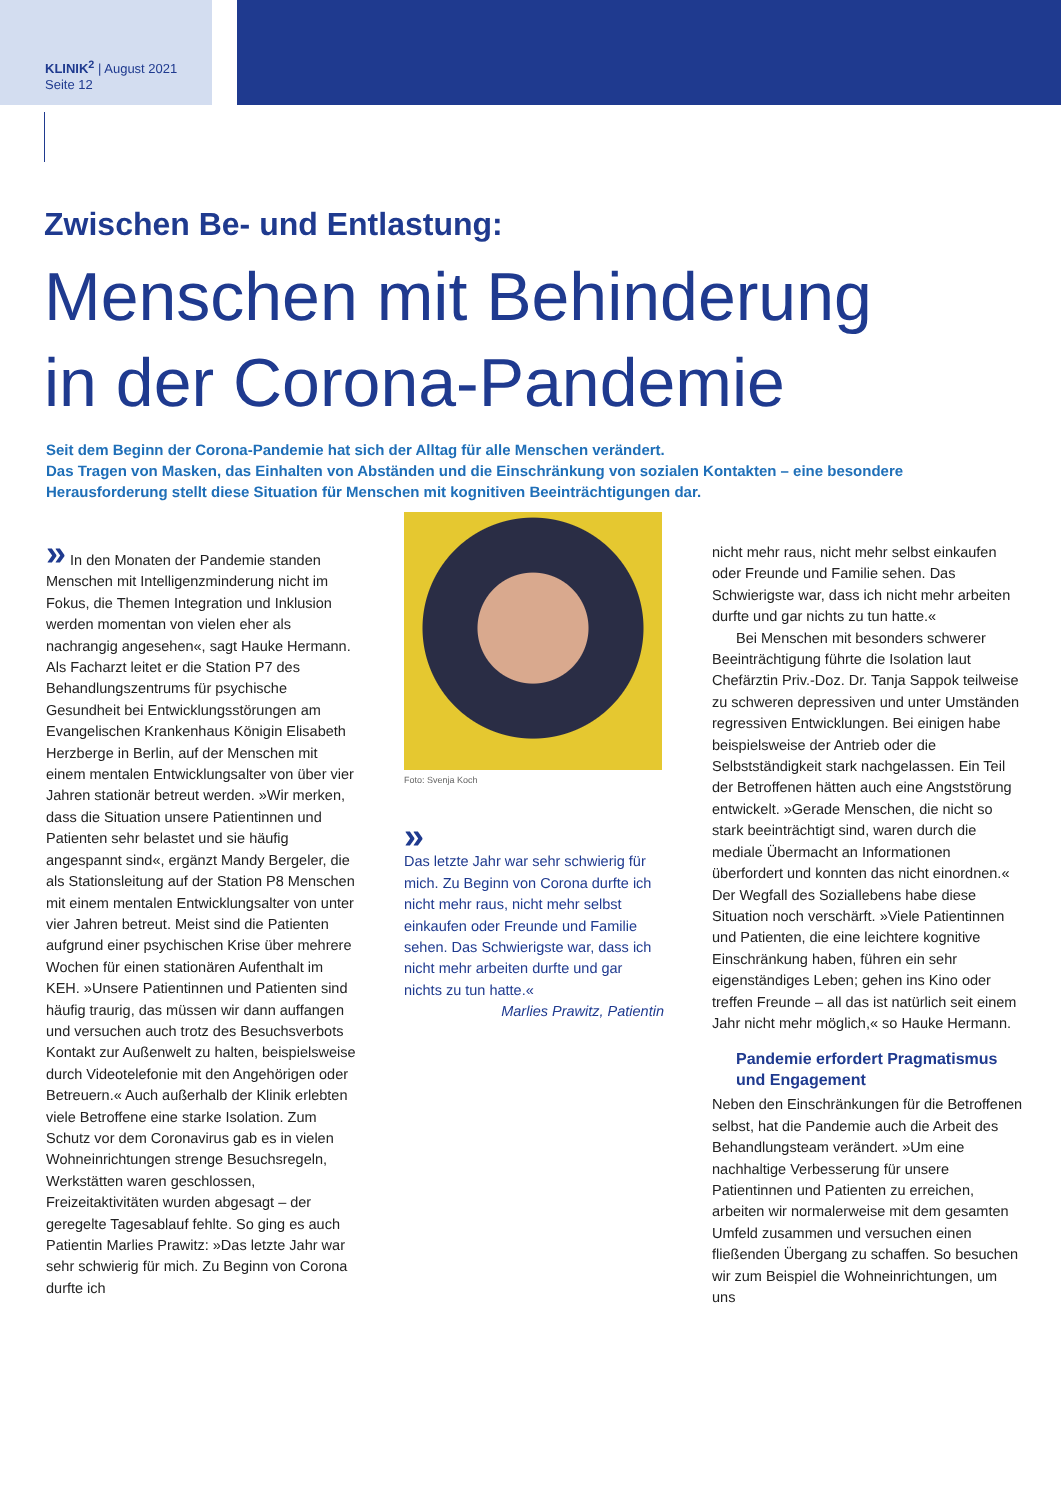KLINIK<sup>2</sup> | August 2021
Seite 12
Zwischen Be- und Entlastung:
Menschen mit Behinderung
in der Corona-Pandemie
Seit dem Beginn der Corona-Pandemie hat sich der Alltag für alle Menschen verändert.
Das Tragen von Masken, das Einhalten von Abständen und die Einschränkung von sozialen Kontakten – eine besondere Herausforderung stellt diese Situation für Menschen mit kognitiven Beeinträchtigungen dar.
» In den Monaten der Pandemie standen Menschen mit Intelligenzminderung nicht im Fokus, die Themen Integration und Inklusion werden momentan von vielen eher als nachrangig angesehen«, sagt Hauke Hermann. Als Facharzt leitet er die Station P7 des Behandlungszentrums für psychische Gesundheit bei Entwicklungsstörungen am Evangelischen Krankenhaus Königin Elisabeth Herzberge in Berlin, auf der Menschen mit einem mentalen Entwicklungsalter von über vier Jahren stationär betreut werden. »Wir merken, dass die Situation unsere Patientinnen und Patienten sehr belastet und sie häufig angespannt sind«, ergänzt Mandy Bergeler, die als Stationsleitung auf der Station P8 Menschen mit einem mentalen Entwicklungsalter von unter vier Jahren betreut. Meist sind die Patienten aufgrund einer psychischen Krise über mehrere Wochen für einen stationären Aufenthalt im KEH. »Unsere Patientinnen und Patienten sind häufig traurig, das müssen wir dann auffangen und versuchen auch trotz des Besuchsverbots Kontakt zur Außenwelt zu halten, beispielsweise durch Videotelefonie mit den Angehörigen oder Betreuern.« Auch außerhalb der Klinik erlebten viele Betroffene eine starke Isolation. Zum Schutz vor dem Coronavirus gab es in vielen Wohneinrichtungen strenge Besuchsregeln, Werkstätten waren geschlossen, Freizeitaktivitäten wurden abgesagt – der geregelte Tagesablauf fehlte. So ging es auch Patientin Marlies Prawitz: »Das letzte Jahr war sehr schwierig für mich. Zu Beginn von Corona durfte ich
Foto: Svenja Koch
»
Das letzte Jahr war sehr schwierig für mich. Zu Beginn von Corona durfte ich nicht mehr raus, nicht mehr selbst einkaufen oder Freunde und Familie sehen. Das Schwierigste war, dass ich nicht mehr arbeiten durfte und gar nichts zu tun hatte.«
Marlies Prawitz, Patientin
nicht mehr raus, nicht mehr selbst einkaufen oder Freunde und Familie sehen. Das Schwierigste war, dass ich nicht mehr arbeiten durfte und gar nichts zu tun hatte.«
Bei Menschen mit besonders schwerer Beeinträchtigung führte die Isolation laut Chefärztin Priv.-Doz. Dr. Tanja Sappok teilweise zu schweren depressiven und unter Umständen regressiven Entwicklungen. Bei einigen habe beispielsweise der Antrieb oder die Selbstständigkeit stark nachgelassen. Ein Teil der Betroffenen hätten auch eine Angststörung entwickelt. »Gerade Menschen, die nicht so stark beeinträchtigt sind, waren durch die mediale Übermacht an Informationen überfordert und konnten das nicht einordnen.« Der Wegfall des Soziallebens habe diese Situation noch verschärft. »Viele Patientinnen und Patienten, die eine leichtere kognitive Einschränkung haben, führen ein sehr eigenständiges Leben; gehen ins Kino oder treffen Freunde – all das ist natürlich seit einem Jahr nicht mehr möglich,« so Hauke Hermann.
Pandemie erfordert Pragmatismus und Engagement
Neben den Einschränkungen für die Betroffenen selbst, hat die Pandemie auch die Arbeit des Behandlungsteam verändert. »Um eine nachhaltige Verbesserung für unsere Patientinnen und Patienten zu erreichen, arbeiten wir normalerweise mit dem gesamten Umfeld zusammen und versuchen einen fließenden Übergang zu schaffen. So besuchen wir zum Beispiel die Wohneinrichtungen, um uns